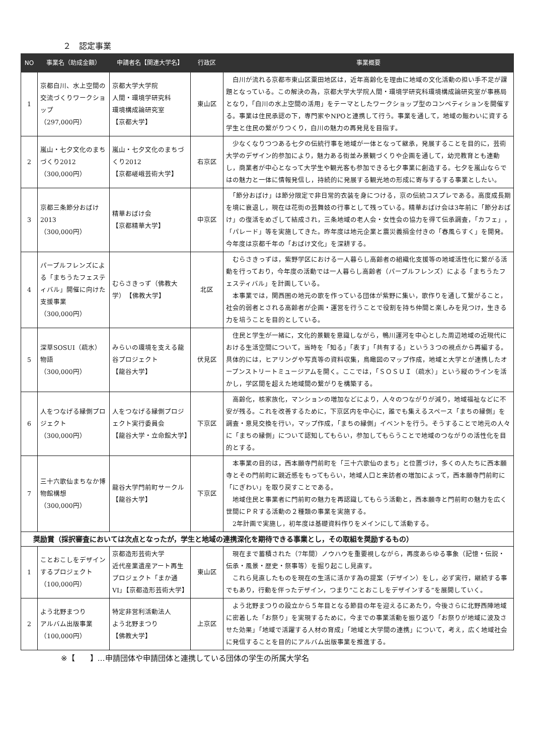２　認定事業
| NO | 事業名（助成金額） | 申請者名【関連大学名】 | 行政区 | 事業概要 |
| --- | --- | --- | --- | --- |
| 1 | 京都白川、水上空間の交流づくりワークショップ （297,000円） | 京都大学大学院 人間・環境学研究科 環境構成論研究室 【京都大学】 | 東山区 | 白川が流れる京都市東山区粟田地区は，近年高齢化を理由に地域の文化活動の担い手不足が課題となっている。この解決の為，京都大学大学院人間・環境学研究科環境構成論研究室が事務局となり，「白川の水上空間の活用」をテーマとしたワークショップ型のコンペティションを開催する。事業は住民承認の下，専門家やNPOと連携して行う。事業を通して，地域の賑わいに資する学生と住民の繋がりつくり，白川の魅力の再発見を目指す。 |
| 2 | 嵐山・七夕文化のまちづくり2012 （300,000円） | 嵐山・七夕文化のまちづくり2012 【京都嵯峨芸術大学】 | 右京区 | 少なくなりつつある七夕の伝統行事を地域が一体となって継承，発展することを目的に，芸術大学のデザイン的参加により，魅力ある街並み景観づくりや企画を通して，幼児教育とも連動し，商業者が中心となって大学生や観光客も参加できる七夕事業に創造する。七夕を嵐山ならではの魅力と一体に情報発信し，持続的に発展する観光地の形成に寄与するする事業としたい。 |
| 3 | 京都三条節分おばけ2013 （300,000円） | 精華おばけ会 【京都精華大学】 | 中京区 | 「節分おばけ」は節分限定で非日常的衣装を身につける，京の伝統コスプレである。高度成長期を境に衰退し，現在は花街の芸舞妓の行事として残っている。精華おばけ会は3年前に「節分おばけ」の復活をめざして結成され，三条地域の老人会・女性会の協力を得て伝承調査，「カフェ」，「パレード」等を実施してきた。昨年度は地元企業と震災義捐金付きの「春風らすく」を開発。今年度は京都千年の「おばけ文化」を深耕する。 |
| 4 | パープルフレンズによる「まちうたフェスティバル」開催に向けた支援事業 （300,000円） | むらさきっず（佛教大学） 【佛教大学】 | 北区 | むらさきっずは，紫野学区における一人暮らし高齢者の組織化支援等の地域活性化に繋がる活動を行っており，今年度の活動では一人暮らし高齢者（パープルフレンズ）による「まちうたフェスティバル」を計画している。 本事業では，関西圏の地元の歌を作っている団体が紫野に集い，歌作りを通して繋がること，社会的弱者とされる高齢者が企画・運営を行うことで役割を持ち仲間と楽しみを見つけ，生きる力を培うことを目的としている。 |
| 5 | 深草SOSUI（疏水）物語 （300,000円） | みらいの環境を支える龍谷プロジェクト 【龍谷大学】 | 伏見区 | 住民と学生が一緒に，文化的景観を意識しながら，鴨川運河を中心とした周辺地域の近現代における生活空間について，当時を「知る」「表す」「共有する」という３つの視点から再編する。具体的には，ヒアリングや写真等の資料収集，鳥瞰図のマップ作成，地域と大学とが連携したオープンストリートミュージアムを開く。ここでは，「ＳＯＳＵＩ（疏水）」という縦のラインを活かし，学区間を超えた地域間の繋がりを構築する。 |
| 6 | 人をつなげる縁側プロジェクト （300,000円） | 人をつなげる縁側プロジェクト実行委員会 【龍谷大学・立命館大学】 | 下京区 | 高齢化，核家族化，マンションの増加などにより，人々のつながりが減り，地域福祉などに不安が残る。これを改善するために，下京区内を中心に，誰でも集えるスペース「まちの縁側」を調査・意見交換を行い，マップ作成，「まちの縁側」イベントを行う。そうすることで地元の人々に「まちの縁側」について認知してもらい，参加してもらうことで地域のつながりの活性化を目的とする。 |
| 7 | 三十六歌仙まちなか博物館構想 （300,000円） | 龍谷大学門前町サークル 【龍谷大学】 | 下京区 | 本事業の目的は，西本願寺門前町を「三十六歌仙のまち」と位置づけ，多くの人たちに西本願寺とその門前町に親近感をもってもらい，地域人口と来訪者の増加によって，西本願寺門前町に「にぎわい」を取り戻すことである。 地域住民と事業者に門前町の魅力を再認識してもらう活動と，西本願寺と門前町の魅力を広く世間にＰＲする活動の２種類の事業を実施する。 2年計画で実施し，初年度は基礎資料作りをメインにして活動する。 |
| 奨励賞（採択審査においては次点となったが，学生と地域の連携深化を期待できる事業とし，その取組を奨励するもの） | | | | |
| 1 | ことおこしをデザインするプロジェクト （100,000円） | 京都造形芸術大学 近代産業遺産アート再生プロジェクト「まか通VI」【京都造形芸術大学】 | 東山区 | 現在まで蓄積された（7年間）ノウハウを重要視しながら，再度あらゆる事象（記憶・伝説・伝承・風景・歴史・祭事等）を掘り起こし見直す。 これら見直したものを現在の生活に活かす為の提案（デザイン）をし，必ず実行，継続する事でもあり，行動を伴ったデザイン，つまり“ことおこしをデザインする”を展開していく。 |
| 2 | よう北野まつり アルバム出版事業 （100,000円） | 特定非営利活動法人 よう北野まつり 【佛教大学】 | 上京区 | よう北野まつりの設立から５年目となる節目の年を迎えるにあたり，今後さらに北野西陣地域に密着した「お祭り」を実現するために，今までの事業活動を振り返り「お祭りが地域に波及させた効果」「地域で活躍する人材の育成」「地域と大学間の連携」について，考え，広く地域社会に発信することを目的にアルバム出版事業を推進する。 |
※【　　】…申請団体や申請団体と連携している団体の学生の所属大学名